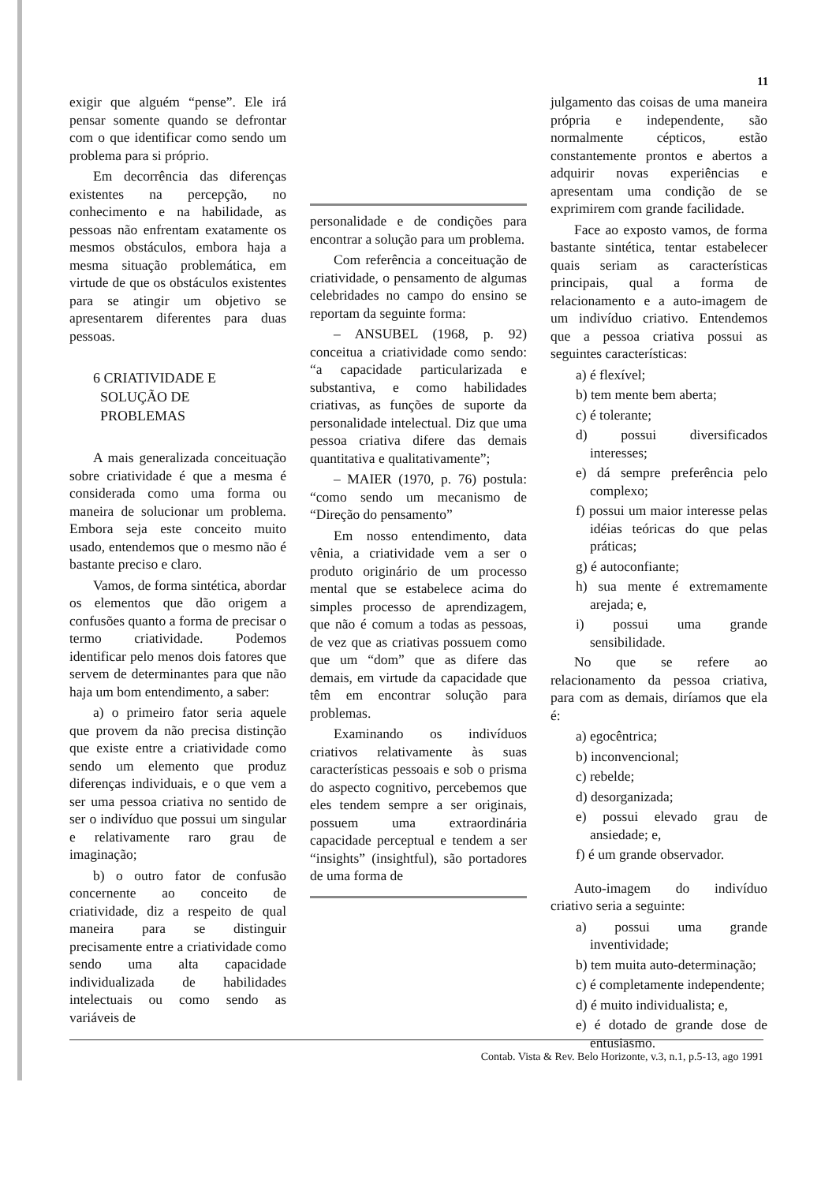11
exigir que alguém “pense”. Ele irá pensar somente quando se defrontar com o que identificar como sendo um problema para si próprio.
Em decorrência das diferenças existentes na percepção, no conhecimento e na habilidade, as pessoas não enfrentam exatamente os mesmos obstáculos, embora haja a mesma situação problemática, em virtude de que os obstáculos existentes para se atingir um objetivo se apresentarem diferentes para duas pessoas.
6 CRIATIVIDADE E
SOLUÇÃO DE
PROBLEMAS
A mais generalizada conceituação sobre criatividade é que a mesma é considerada como uma forma ou maneira de solucionar um problema. Embora seja este conceito muito usado, entendemos que o mesmo não é bastante preciso e claro.
Vamos, de forma sintética, abordar os elementos que dão origem a confusões quanto a forma de precisar o termo criatividade. Podemos identificar pelo menos dois fatores que servem de determinantes para que não haja um bom entendimento, a saber:
a) o primeiro fator seria aquele que provem da não precisa distinção que existe entre a criatividade como sendo um elemento que produz diferenças individuais, e o que vem a ser uma pessoa criativa no sentido de ser o indivíduo que possui um singular e relativamente raro grau de imaginação;
b) o outro fator de confusão concernente ao conceito de criatividade, diz a respeito de qual maneira para se distinguir precisamente entre a criatividade como sendo uma alta capacidade individualizada de habilidades intelectuais ou como sendo as variáveis de
personalidade e de condições para encontrar a solução para um problema.
Com referência a conceituação de criatividade, o pensamento de algumas celebridades no campo do ensino se reportam da seguinte forma:
– ANSUBEL (1968, p. 92) conceitua a criatividade como sendo: “a capacidade particularizada e substantiva, e como habilidades criativas, as funções de suporte da personalidade intelectual. Diz que uma pessoa criativa difere das demais quantitativa e qualitativamente”;
– MAIER (1970, p. 76) postula: “como sendo um mecanismo de “Direção do pensamento”
Em nosso entendimento, data vênia, a criatividade vem a ser o produto originário de um processo mental que se estabelece acima do simples processo de aprendizagem, que não é comum a todas as pessoas, de vez que as criativas possuem como que um “dom” que as difere das demais, em virtude da capacidade que têm em encontrar solução para problemas.
Examinando os indivíduos criativos relativamente às suas características pessoais e sob o prisma do aspecto cognitivo, percebemos que eles tendem sempre a ser originais, possuem uma extraordinária capacidade perceptual e tendem a ser “insights” (insightful), são portadores de uma forma de
julgamento das coisas de uma maneira própria e independente, são normalmente cépticos, estão constantemente prontos e abertos a adquirir novas experiências e apresentam uma condição de se exprimirem com grande facilidade.
Face ao exposto vamos, de forma bastante sintética, tentar estabelecer quais seriam as características principais, qual a forma de relacionamento e a auto-imagem de um indivíduo criativo. Entendemos que a pessoa criativa possui as seguintes características:
a) é flexível;
b) tem mente bem aberta;
c) é tolerante;
d) possui diversificados interesses;
e) dá sempre preferência pelo complexo;
f) possui um maior interesse pelas idéias teóricas do que pelas práticas;
g) é autoconfiante;
h) sua mente é extremamente arejada; e,
i) possui uma grande sensibilidade.
No que se refere ao relacionamento da pessoa criativa, para com as demais, diríamos que ela é:
a) egocêntrica;
b) inconvencional;
c) rebelde;
d) desorganizada;
e) possui elevado grau de ansiedade; e,
f) é um grande observador.
Auto-imagem do indivíduo criativo seria a seguinte:
a) possui uma grande inventividade;
b) tem muita auto-determinação;
c) é completamente independente;
d) é muito individualista; e,
e) é dotado de grande dose de entusiasmo.
Contab. Vista & Rev. Belo Horizonte, v.3, n.1, p.5-13, ago 1991